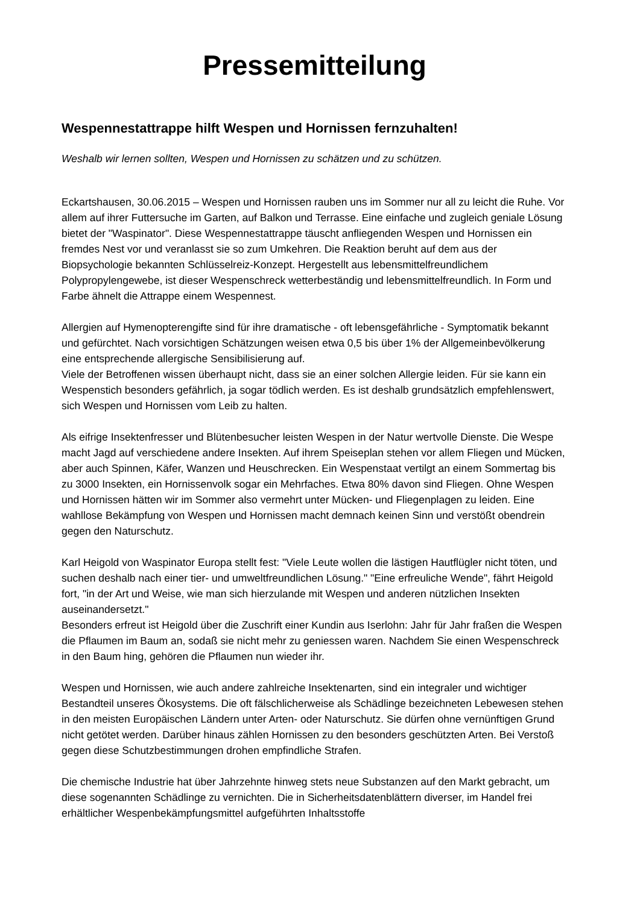Pressemitteilung
Wespennestattrappe hilft Wespen und Hornissen fernzuhalten!
Weshalb wir lernen sollten, Wespen und Hornissen zu schätzen und zu schützen.
Eckartshausen, 30.06.2015 – Wespen und Hornissen rauben uns im Sommer nur all zu leicht die Ruhe. Vor allem auf ihrer Futtersuche im Garten, auf Balkon und Terrasse. Eine einfache und zugleich geniale Lösung bietet der "Waspinator". Diese Wespennestattrappe täuscht anfliegenden Wespen und Hornissen ein fremdes Nest vor und veranlasst sie so zum Umkehren. Die Reaktion beruht auf dem aus der Biopsychologie bekannten Schlüsselreiz-Konzept. Hergestellt aus lebensmittelfreundlichem Polypropylengewebe, ist dieser Wespenschreck wetterbeständig und lebensmittelfreundlich. In Form und Farbe ähnelt die Attrappe einem Wespennest.
Allergien auf Hymenopterengifte sind für ihre dramatische - oft lebensgefährliche - Symptomatik bekannt und gefürchtet. Nach vorsichtigen Schätzungen weisen etwa 0,5 bis über 1% der Allgemeinbevölkerung eine entsprechende allergische Sensibilisierung auf.
Viele der Betroffenen wissen überhaupt nicht, dass sie an einer solchen Allergie leiden. Für sie kann ein Wespenstich besonders gefährlich, ja sogar tödlich werden. Es ist deshalb grundsätzlich empfehlenswert, sich Wespen und Hornissen vom Leib zu halten.
Als eifrige Insektenfresser und Blütenbesucher leisten Wespen in der Natur wertvolle Dienste. Die Wespe macht Jagd auf verschiedene andere Insekten. Auf ihrem Speiseplan stehen vor allem Fliegen und Mücken, aber auch Spinnen, Käfer, Wanzen und Heuschrecken. Ein Wespenstaat vertilgt an einem Sommertag bis zu 3000 Insekten, ein Hornissenvolk sogar ein Mehrfaches. Etwa 80% davon sind Fliegen. Ohne Wespen und Hornissen hätten wir im Sommer also vermehrt unter Mücken- und Fliegenplagen zu leiden. Eine wahllose Bekämpfung von Wespen und Hornissen macht demnach keinen Sinn und verstößt obendrein gegen den Naturschutz.
Karl Heigold von Waspinator Europa stellt fest: "Viele Leute wollen die lästigen Hautflügler nicht töten, und suchen deshalb nach einer tier- und umweltfreundlichen Lösung." "Eine erfreuliche Wende", fährt Heigold fort, "in der Art und Weise, wie man sich hierzulande mit Wespen und anderen nützlichen Insekten auseinandersetzt."
Besonders erfreut ist Heigold über die Zuschrift einer Kundin aus Iserlohn: Jahr für Jahr fraßen die Wespen die Pflaumen im Baum an, sodaß sie nicht mehr zu geniessen waren. Nachdem Sie einen Wespenschreck in den Baum hing, gehören die Pflaumen nun wieder ihr.
Wespen und Hornissen, wie auch andere zahlreiche Insektenarten, sind ein integraler und wichtiger Bestandteil unseres Ökosystems. Die oft fälschlicherweise als Schädlinge bezeichneten Lebewesen stehen in den meisten Europäischen Ländern unter Arten- oder Naturschutz. Sie dürfen ohne vernünftigen Grund nicht getötet werden. Darüber hinaus zählen Hornissen zu den besonders geschützten Arten. Bei Verstoß gegen diese Schutzbestimmungen drohen empfindliche Strafen.
Die chemische Industrie hat über Jahrzehnte hinweg stets neue Substanzen auf den Markt gebracht, um diese sogenannten Schädlinge zu vernichten. Die in Sicherheitsdatenblättern diverser, im Handel frei erhältlicher Wespenbekämpfungsmittel aufgeführten Inhaltsstoffe